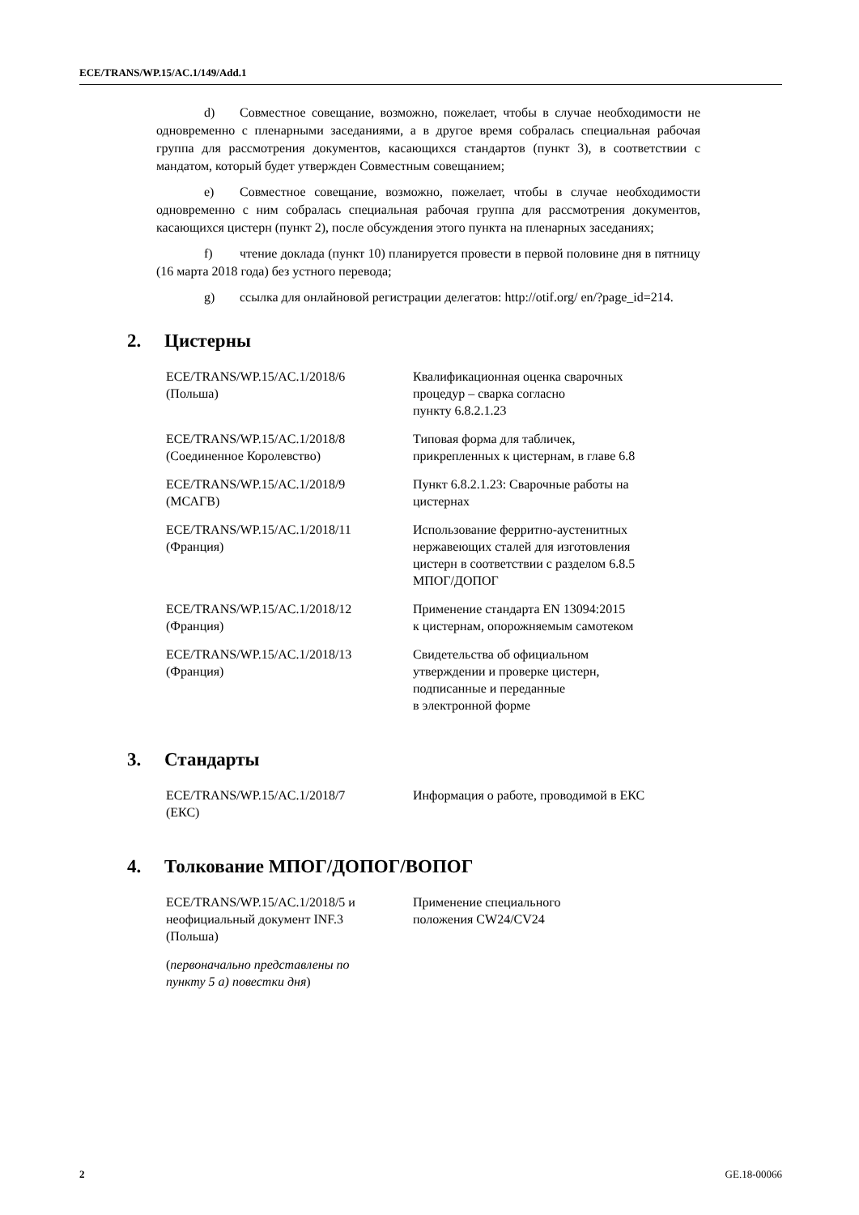ECE/TRANS/WP.15/AC.1/149/Add.1
d) Совместное совещание, возможно, пожелает, чтобы в случае необходимости не одновременно с пленарными заседаниями, а в другое время собралась специальная рабочая группа для рассмотрения документов, касающихся стандартов (пункт 3), в соответствии с мандатом, который будет утвержден Совместным совещанием;
e) Совместное совещание, возможно, пожелает, чтобы в случае необходимости одновременно с ним собралась специальная рабочая группа для рассмотрения документов, касающихся цистерн (пункт 2), после обсуждения этого пункта на пленарных заседаниях;
f) чтение доклада (пункт 10) планируется провести в первой половине дня в пятницу (16 марта 2018 года) без устного перевода;
g) ссылка для онлайновой регистрации делегатов: http://otif.org/ en/?page_id=214.
2. Цистерны
| ECE/TRANS/WP.15/AC.1/2018/6 (Польша) | Квалификационная оценка сварочных процедур – сварка согласно пункту 6.8.2.1.23 |
| ECE/TRANS/WP.15/AC.1/2018/8 (Соединенное Королевство) | Типовая форма для табличек, прикрепленных к цистернам, в главе 6.8 |
| ECE/TRANS/WP.15/AC.1/2018/9 (МСАГВ) | Пункт 6.8.2.1.23: Сварочные работы на цистернах |
| ECE/TRANS/WP.15/AC.1/2018/11 (Франция) | Использование ферритно-аустенитных нержавеющих сталей для изготовления цистерн в соответствии с разделом 6.8.5 МПОГ/ДОПОГ |
| ECE/TRANS/WP.15/AC.1/2018/12 (Франция) | Применение стандарта EN 13094:2015 к цистернам, опорожняемым самотеком |
| ECE/TRANS/WP.15/AC.1/2018/13 (Франция) | Свидетельства об официальном утверждении и проверке цистерн, подписанные и переданные в электронной форме |
3. Стандарты
| ECE/TRANS/WP.15/AC.1/2018/7 (ЕКС) | Информация о работе, проводимой в ЕКС |
4. Толкование МПОГ/ДОПОГ/ВОПОГ
| ECE/TRANS/WP.15/AC.1/2018/5 и неофициальный документ INF.3 (Польша) | Применение специального положения CW24/CV24 |
| ( первоначально представлены по пункту 5 а) повестки дня ) | |
2 GE.18-00066